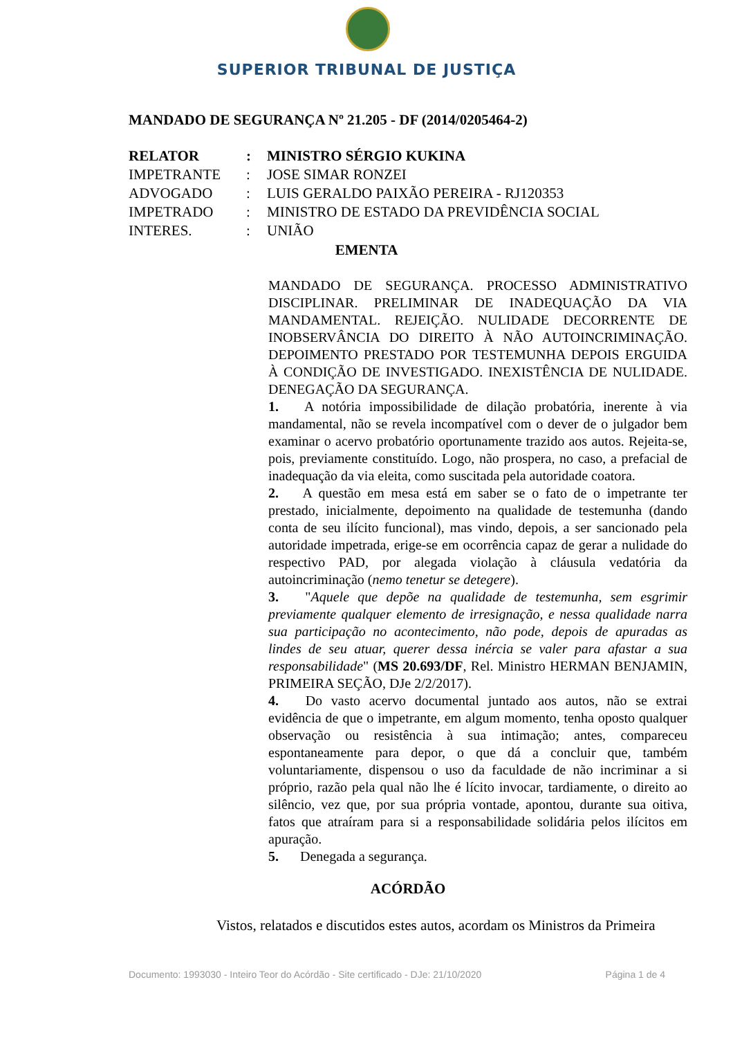SUPERIOR TRIBUNAL DE JUSTIÇA
MANDADO DE SEGURANÇA Nº 21.205 - DF (2014/0205464-2)
| RELATOR | : | MINISTRO SÉRGIO KUKINA |
| IMPETRANTE | : | JOSE SIMAR RONZEI |
| ADVOGADO | : | LUIS GERALDO PAIXÃO PEREIRA - RJ120353 |
| IMPETRADO | : | MINISTRO DE ESTADO DA PREVIDÊNCIA SOCIAL |
| INTERES. | : | UNIÃO |
EMENTA
MANDADO DE SEGURANÇA. PROCESSO ADMINISTRATIVO DISCIPLINAR. PRELIMINAR DE INADEQUAÇÃO DA VIA MANDAMENTAL. REJEIÇÃO. NULIDADE DECORRENTE DE INOBSERVÂNCIA DO DIREITO À NÃO AUTOINCRIMINAÇÃO. DEPOIMENTO PRESTADO POR TESTEMUNHA DEPOIS ERGUIDA À CONDIÇÃO DE INVESTIGADO. INEXISTÊNCIA DE NULIDADE. DENEGAÇÃO DA SEGURANÇA.
1. A notória impossibilidade de dilação probatória, inerente à via mandamental, não se revela incompatível com o dever de o julgador bem examinar o acervo probatório oportunamente trazido aos autos. Rejeita-se, pois, previamente constituído. Logo, não prospera, no caso, a prefacial de inadequação da via eleita, como suscitada pela autoridade coatora.
2. A questão em mesa está em saber se o fato de o impetrante ter prestado, inicialmente, depoimento na qualidade de testemunha (dando conta de seu ilícito funcional), mas vindo, depois, a ser sancionado pela autoridade impetrada, erige-se em ocorrência capaz de gerar a nulidade do respectivo PAD, por alegada violação à cláusula vedatória da autoincriminação (nemo tenetur se detegere).
3. "Aquele que depõe na qualidade de testemunha, sem esgrimir previamente qualquer elemento de irresignação, e nessa qualidade narra sua participação no acontecimento, não pode, depois de apuradas as lindes de seu atuar, querer dessa inércia se valer para afastar a sua responsabilidade" (MS 20.693/DF, Rel. Ministro HERMAN BENJAMIN, PRIMEIRA SEÇÃO, DJe 2/2/2017).
4. Do vasto acervo documental juntado aos autos, não se extrai evidência de que o impetrante, em algum momento, tenha oposto qualquer observação ou resistência à sua intimação; antes, compareceu espontaneamente para depor, o que dá a concluir que, também voluntariamente, dispensou o uso da faculdade de não incriminar a si próprio, razão pela qual não lhe é lícito invocar, tardiamente, o direito ao silêncio, vez que, por sua própria vontade, apontou, durante sua oitiva, fatos que atraíram para si a responsabilidade solidária pelos ilícitos em apuração.
5. Denegada a segurança.
ACÓRDÃO
Vistos, relatados e discutidos estes autos, acordam os Ministros da Primeira
Documento: 1993030 - Inteiro Teor do Acórdão - Site certificado - DJe: 21/10/2020 Página 1 de 4